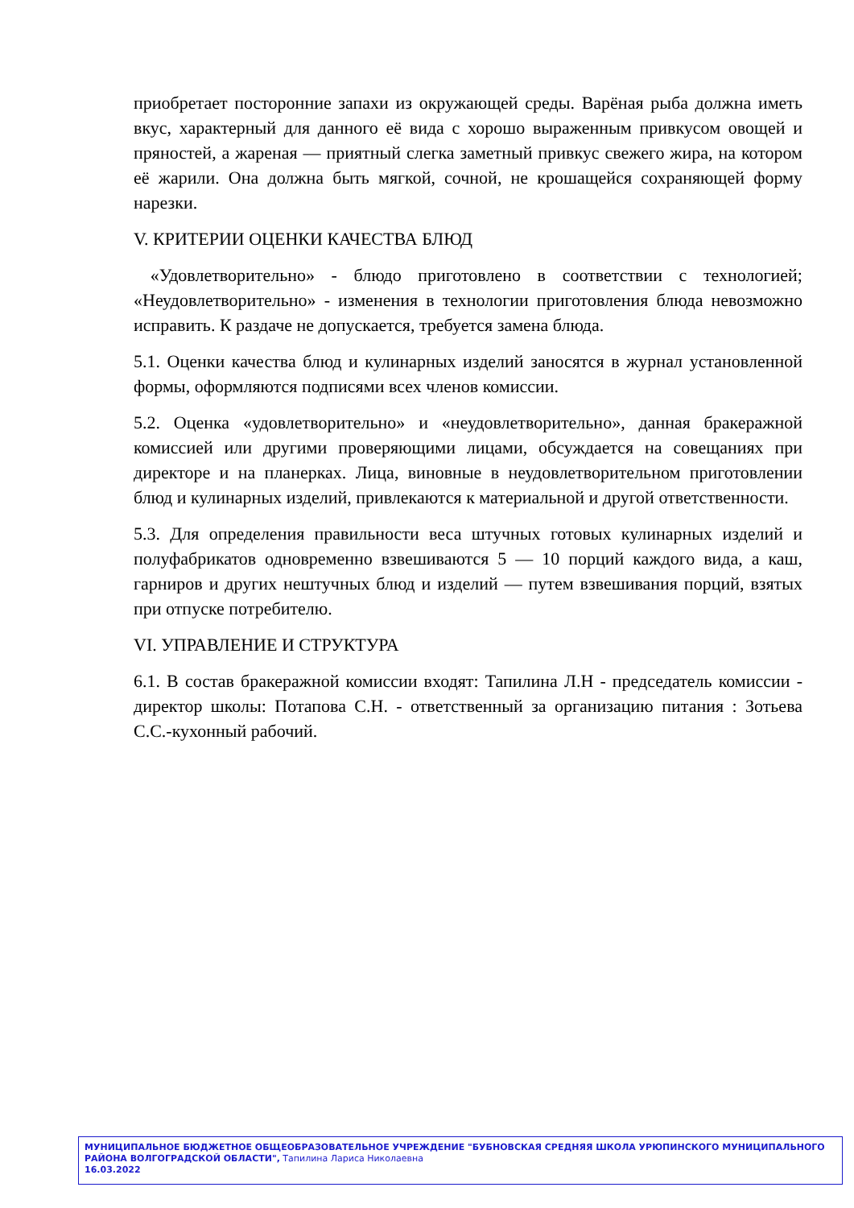приобретает посторонние запахи из окружающей среды. Варёная рыба должна иметь вкус, характерный для данного её вида с хорошо выраженным привкусом овощей и пряностей, а жареная — приятный слегка заметный привкус свежего жира, на котором её жарили. Она должна быть мягкой, сочной, не крошащейся сохраняющей форму нарезки.
V. КРИТЕРИИ ОЦЕНКИ КАЧЕСТВА БЛЮД
«Удовлетворительно» - блюдо приготовлено в соответствии с технологией; «Неудовлетворительно» - изменения в технологии приготовления блюда невозможно исправить. К раздаче не допускается, требуется замена блюда.
5.1. Оценки качества блюд и кулинарных изделий заносятся в журнал установленной формы, оформляются подписями всех членов комиссии.
5.2. Оценка «удовлетворительно» и «неудовлетворительно», данная бракеражной комиссией или другими проверяющими лицами, обсуждается на совещаниях при директоре и на планерках. Лица, виновные в неудовлетворительном приготовлении блюд и кулинарных изделий, привлекаются к материальной и другой ответственности.
5.3. Для определения правильности веса штучных готовых кулинарных изделий и полуфабрикатов одновременно взвешиваются 5 — 10 порций каждого вида, а каш, гарниров и других нештучных блюд и изделий — путем взвешивания порций, взятых при отпуске потребителю.
VI. УПРАВЛЕНИЕ И СТРУКТУРА
6.1. В состав бракеражной комиссии входят: Тапилина Л.Н - председатель комиссии - директор школы: Потапова С.Н. - ответственный за организацию питания : Зотьева С.С.-кухонный рабочий.
МУНИЦИПАЛЬНОЕ БЮДЖЕТНОЕ ОБЩЕОБРАЗОВАТЕЛЬНОЕ УЧРЕЖДЕНИЕ "БУБНОВСКАЯ СРЕДНЯЯ ШКОЛА УРЮПИНСКОГО МУНИЦИПАЛЬНОГО РАЙОНА ВОЛГОГРАДСКОЙ ОБЛАСТИ", Тапилина Лариса Николаевна
16.03.2022